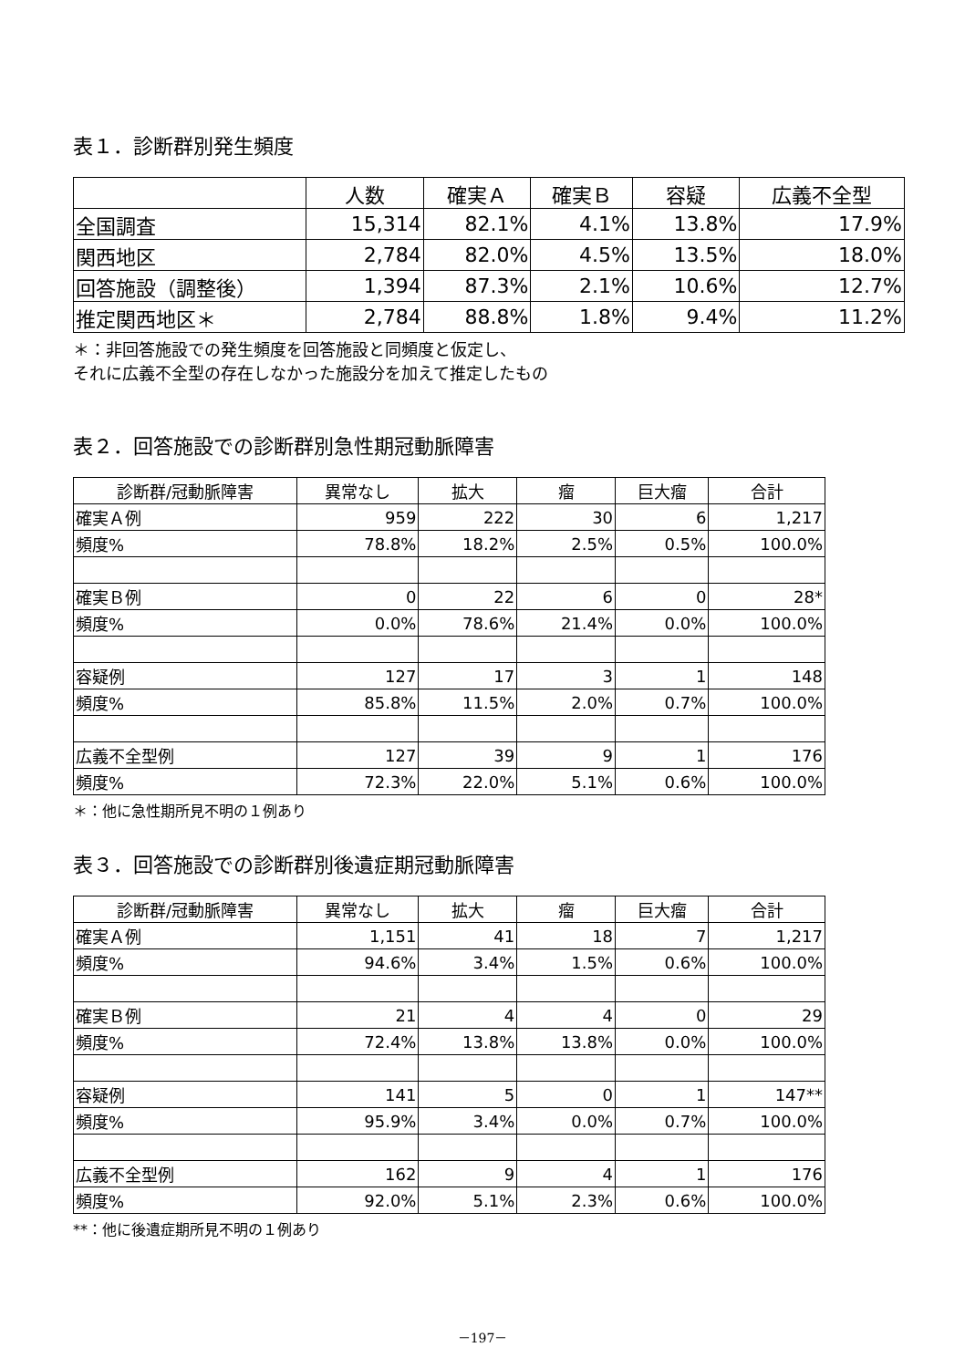表１．診断群別発生頻度
| | 人数 | 確実Ａ | 確実Ｂ | 容疑 | 広義不全型 |
| --- | --- | --- | --- | --- | --- |
| 全国調査 | 15,314 | 82.1% | 4.1% | 13.8% | 17.9% |
| 関西地区 | 2,784 | 82.0% | 4.5% | 13.5% | 18.0% |
| 回答施設（調整後） | 1,394 | 87.3% | 2.1% | 10.6% | 12.7% |
| 推定関西地区＊ | 2,784 | 88.8% | 1.8% | 9.4% | 11.2% |
＊：非回答施設での発生頻度を回答施設と同頻度と仮定し、
それに広義不全型の存在しなかった施設分を加えて推定したもの
表２．回答施設での診断群別急性期冠動脈障害
| 診断群/冠動脈障害 | 異常なし | 拡大 | 瘤 | 巨大瘤 | 合計 |
| --- | --- | --- | --- | --- | --- |
| 確実Ａ例 | 959 | 222 | 30 | 6 | 1,217 |
| 頻度% | 78.8% | 18.2% | 2.5% | 0.5% | 100.0% |
| 確実Ｂ例 | 0 | 22 | 6 | 0 | 28* |
| 頻度% | 0.0% | 78.6% | 21.4% | 0.0% | 100.0% |
| 容疑例 | 127 | 17 | 3 | 1 | 148 |
| 頻度% | 85.8% | 11.5% | 2.0% | 0.7% | 100.0% |
| 広義不全型例 | 127 | 39 | 9 | 1 | 176 |
| 頻度% | 72.3% | 22.0% | 5.1% | 0.6% | 100.0% |
＊：他に急性期所見不明の１例あり
表３．回答施設での診断群別後遺症期冠動脈障害
| 診断群/冠動脈障害 | 異常なし | 拡大 | 瘤 | 巨大瘤 | 合計 |
| --- | --- | --- | --- | --- | --- |
| 確実Ａ例 | 1,151 | 41 | 18 | 7 | 1,217 |
| 頻度% | 94.6% | 3.4% | 1.5% | 0.6% | 100.0% |
| 確実Ｂ例 | 21 | 4 | 4 | 0 | 29 |
| 頻度% | 72.4% | 13.8% | 13.8% | 0.0% | 100.0% |
| 容疑例 | 141 | 5 | 0 | 1 | 147** |
| 頻度% | 95.9% | 3.4% | 0.0% | 0.7% | 100.0% |
| 広義不全型例 | 162 | 9 | 4 | 1 | 176 |
| 頻度% | 92.0% | 5.1% | 2.3% | 0.6% | 100.0% |
**：他に後遺症期所見不明の１例あり
－197－